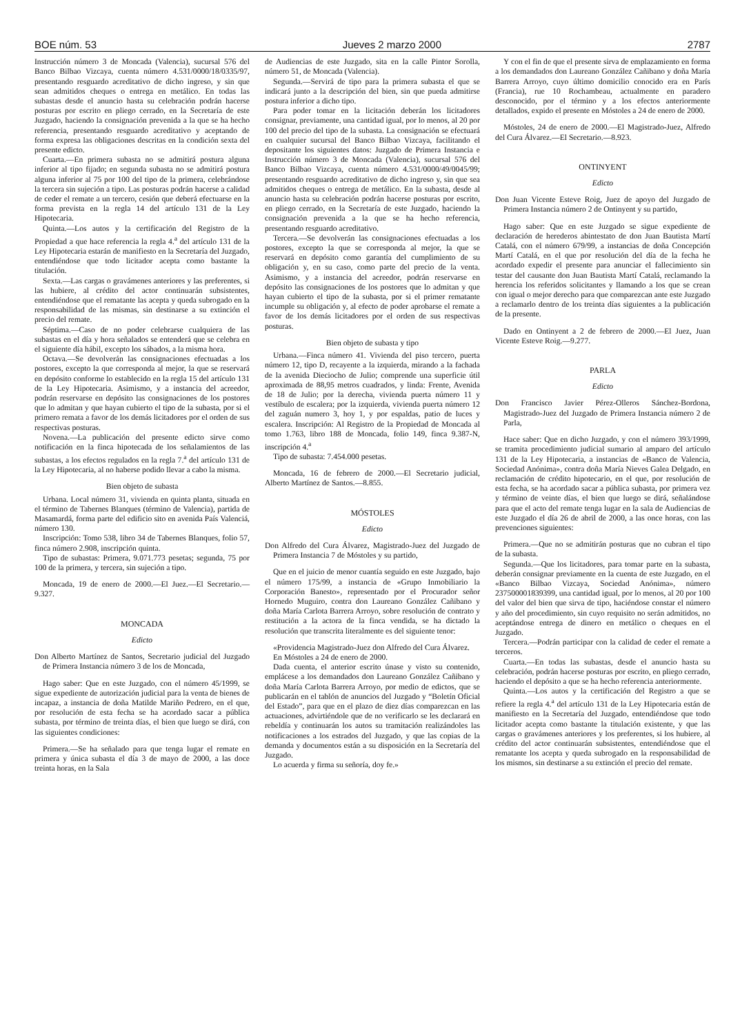BOE núm. 53 Jueves 2 marzo 2000 2787
Instrucción número 3 de Moncada (Valencia), sucursal 576 del Banco Bilbao Vizcaya, cuenta número 4.531/0000/18/0335/97, presentando resguardo acreditativo de dicho ingreso, y sin que sean admitidos cheques o entrega en metálico. En todas las subastas desde el anuncio hasta su celebración podrán hacerse posturas por escrito en pliego cerrado, en la Secretaría de este Juzgado, haciendo la consignación prevenida a la que se ha hecho referencia, presentando resguardo acreditativo y aceptando de forma expresa las obligaciones descritas en la condición sexta del presente edicto.
Cuarta.—En primera subasta no se admitirá postura alguna inferior al tipo fijado; en segunda subasta no se admitirá postura alguna inferior al 75 por 100 del tipo de la primera, celebrándose la tercera sin sujeción a tipo. Las posturas podrán hacerse a calidad de ceder el remate a un tercero, cesión que deberá efectuarse en la forma prevista en la regla 14 del artículo 131 de la Ley Hipotecaria.
Quinta.—Los autos y la certificación del Registro de la Propiedad a que hace referencia la regla 4.<sup>a</sup> del artículo 131 de la Ley Hipotecaria estarán de manifiesto en la Secretaría del Juzgado, entendiéndose que todo licitador acepta como bastante la titulación.
Sexta.—Las cargas o gravámenes anteriores y las preferentes, si las hubiere, al crédito del actor continuarán subsistentes, entendiéndose que el rematante las acepta y queda subrogado en la responsabilidad de las mismas, sin destinarse a su extinción el precio del remate.
Séptima.—Caso de no poder celebrarse cualquiera de las subastas en el día y hora señalados se entenderá que se celebra en el siguiente día hábil, excepto los sábados, a la misma hora.
Octava.—Se devolverán las consignaciones efectuadas a los postores, excepto la que corresponda al mejor, la que se reservará en depósito conforme lo establecido en la regla 15 del artículo 131 de la Ley Hipotecaria. Asimismo, y a instancia del acreedor, podrán reservarse en depósito las consignaciones de los postores que lo admitan y que hayan cubierto el tipo de la subasta, por si el primero remata a favor de los demás licitadores por el orden de sus respectivas posturas.
Novena.—La publicación del presente edicto sirve como notificación en la finca hipotecada de los señalamientos de las subastas, a los efectos regulados en la regla 7.<sup>a</sup> del artículo 131 de la Ley Hipotecaria, al no haberse podido llevar a cabo la misma.
Bien objeto de subasta
Urbana. Local número 31, vivienda en quinta planta, situada en el término de Tabernes Blanques (término de Valencia), partida de Masamardá, forma parte del edificio sito en avenida País Valenciá, número 130.
Inscripción: Tomo 538, libro 34 de Tabernes Blanques, folio 57, finca número 2.908, inscripción quinta.
Tipo de subastas: Primera, 9.071.773 pesetas; segunda, 75 por 100 de la primera, y tercera, sin sujeción a tipo.
Moncada, 19 de enero de 2000.—El Juez.—El Secretario.—9.327.
MONCADA
Edicto
Don Alberto Martínez de Santos, Secretario judicial del Juzgado de Primera Instancia número 3 de los de Moncada,
Hago saber: Que en este Juzgado, con el número 45/1999, se sigue expediente de autorización judicial para la venta de bienes de incapaz, a instancia de doña Matilde Mariño Pedrero, en el que, por resolución de esta fecha se ha acordado sacar a pública subasta, por término de treinta días, el bien que luego se dirá, con las siguientes condiciones:
Primera.—Se ha señalado para que tenga lugar el remate en primera y única subasta el día 3 de mayo de 2000, a las doce treinta horas, en la Sala
de Audiencias de este Juzgado, sita en la calle Pintor Sorolla, número 51, de Moncada (Valencia).
Segunda.—Servirá de tipo para la primera subasta el que se indicará junto a la descripción del bien, sin que pueda admitirse postura inferior a dicho tipo.
Para poder tomar en la licitación deberán los licitadores consignar, previamente, una cantidad igual, por lo menos, al 20 por 100 del precio del tipo de la subasta. La consignación se efectuará en cualquier sucursal del Banco Bilbao Vizcaya, facilitando el depositante los siguientes datos: Juzgado de Primera Instancia e Instrucción número 3 de Moncada (Valencia), sucursal 576 del Banco Bilbao Vizcaya, cuenta número 4.531/0000/49/0045/99; presentando resguardo acreditativo de dicho ingreso y, sin que sea admitidos cheques o entrega de metálico. En la subasta, desde al anuncio hasta su celebración podrán hacerse posturas por escrito, en pliego cerrado, en la Secretaría de este Juzgado, haciendo la consignación prevenida a la que se ha hecho referencia, presentando resguardo acreditativo.
Tercera.—Se devolverán las consignaciones efectuadas a los postores, excepto la que se corresponda al mejor, la que se reservará en depósito como garantía del cumplimiento de su obligación y, en su caso, como parte del precio de la venta. Asimismo, y a instancia del acreedor, podrán reservarse en depósito las consignaciones de los postores que lo admitan y que hayan cubierto el tipo de la subasta, por si el primer rematante incumple su obligación y, al efecto de poder aprobarse el remate a favor de los demás licitadores por el orden de sus respectivas posturas.
Bien objeto de subasta y tipo
Urbana.—Finca número 41. Vivienda del piso tercero, puerta número 12, tipo D, recayente a la izquierda, mirando a la fachada de la avenida Dieciocho de Julio; comprende una superficie útil aproximada de 88,95 metros cuadrados, y linda: Frente, Avenida de 18 de Julio; por la derecha, vivienda puerta número 11 y vestíbulo de escalera; por la izquierda, vivienda puerta número 12 del zaguán numero 3, hoy 1, y por espaldas, patio de luces y escalera. Inscripción: Al Registro de la Propiedad de Moncada al tomo 1.763, libro 188 de Moncada, folio 149, finca 9.387-N, inscripción 4.<sup>a</sup>
Tipo de subasta: 7.454.000 pesetas.
Moncada, 16 de febrero de 2000.—El Secretario judicial, Alberto Martínez de Santos.—8.855.
MÓSTOLES
Edicto
Don Alfredo del Cura Álvarez, Magistrado-Juez del Juzgado de Primera Instancia 7 de Móstoles y su partido,
Que en el juicio de menor cuantía seguido en este Juzgado, bajo el número 175/99, a instancia de «Grupo Inmobiliario la Corporación Banesto», representado por el Procurador señor Hornedo Muguiro, contra don Laureano González Cañibano y doña María Carlota Barrera Arroyo, sobre resolución de contrato y restitución a la actora de la finca vendida, se ha dictado la resolución que transcrita literalmente es del siguiente tenor:
«Providencia Magistrado-Juez don Alfredo del Cura Álvarez.
En Móstoles a 24 de enero de 2000.
Dada cuenta, el anterior escrito únase y visto su contenido, emplácese a los demandados don Laureano González Cañibano y doña María Carlota Barrera Arroyo, por medio de edictos, que se publicarán en el tablón de anuncios del Juzgado y “Boletín Oficial del Estado”, para que en el plazo de diez días comparezcan en las actuaciones, advirtiéndole que de no verificarlo se les declarará en rebeldía y continuarán los autos su tramitación realizándoles las notificaciones a los estrados del Juzgado, y que las copias de la demanda y documentos están a su disposición en la Secretaría del Juzgado.
Lo acuerda y firma su señoría, doy fe.»
Y con el fin de que el presente sirva de emplazamiento en forma a los demandados don Laureano González Cañibano y doña María Barrera Arroyo, cuyo último domicilio conocido era en París (Francia), rue 10 Rochambeau, actualmente en paradero desconocido, por el término y a los efectos anteriormente detallados, expido el presente en Móstoles a 24 de enero de 2000.
Móstoles, 24 de enero de 2000.—El Magistrado-Juez, Alfredo del Cura Álvarez.—El Secretario.—8.923.
ONTINYENT
Edicto
Don Juan Vicente Esteve Roig, Juez de apoyo del Juzgado de Primera Instancia número 2 de Ontinyent y su partido,
Hago saber: Que en este Juzgado se sigue expediente de declaración de herederos abintestato de don Juan Bautista Martí Catalá, con el número 679/99, a instancias de doña Concepción Martí Catalá, en el que por resolución del día de la fecha he acordado expedir el presente para anunciar el fallecimiento sin testar del causante don Juan Bautista Martí Catalá, reclamando la herencia los referidos solicitantes y llamando a los que se crean con igual o mejor derecho para que comparezcan ante este Juzgado a reclamarlo dentro de los treinta días siguientes a la publicación de la presente.
Dado en Ontinyent a 2 de febrero de 2000.—El Juez, Juan Vicente Esteve Roig.—9.277.
PARLA
Edicto
Don Francisco Javier Pérez-Olleros Sánchez-Bordona, Magistrado-Juez del Juzgado de Primera Instancia número 2 de Parla,
Hace saber: Que en dicho Juzgado, y con el número 393/1999, se tramita procedimiento judicial sumario al amparo del artículo 131 de la Ley Hipotecaria, a instancias de «Banco de Valencia, Sociedad Anónima», contra doña María Nieves Galea Delgado, en reclamación de crédito hipotecario, en el que, por resolución de esta fecha, se ha acordado sacar a pública subasta, por primera vez y término de veinte días, el bien que luego se dirá, señalándose para que el acto del remate tenga lugar en la sala de Audiencias de este Juzgado el día 26 de abril de 2000, a las once horas, con las prevenciones siguientes:
Primera.—Que no se admitirán posturas que no cubran el tipo de la subasta.
Segunda.—Que los licitadores, para tomar parte en la subasta, deberán consignar previamente en la cuenta de este Juzgado, en el «Banco Bilbao Vizcaya, Sociedad Anónima», número 237500001839399, una cantidad igual, por lo menos, al 20 por 100 del valor del bien que sirva de tipo, haciéndose constar el número y año del procedimiento, sin cuyo requisito no serán admitidos, no aceptándose entrega de dinero en metálico o cheques en el Juzgado.
Tercera.—Podrán participar con la calidad de ceder el remate a terceros.
Cuarta.—En todas las subastas, desde el anuncio hasta su celebración, podrán hacerse posturas por escrito, en pliego cerrado, haciendo el depósito a que se ha hecho referencia anteriormente.
Quinta.—Los autos y la certificación del Registro a que se refiere la regla 4.<sup>a</sup> del artículo 131 de la Ley Hipotecaria están de manifiesto en la Secretaría del Juzgado, entendiéndose que todo licitador acepta como bastante la titulación existente, y que las cargas o gravámenes anteriores y los preferentes, si los hubiere, al crédito del actor continuarán subsistentes, entendiéndose que el rematante los acepta y queda subrogado en la responsabilidad de los mismos, sin destinarse a su extinción el precio del remate.